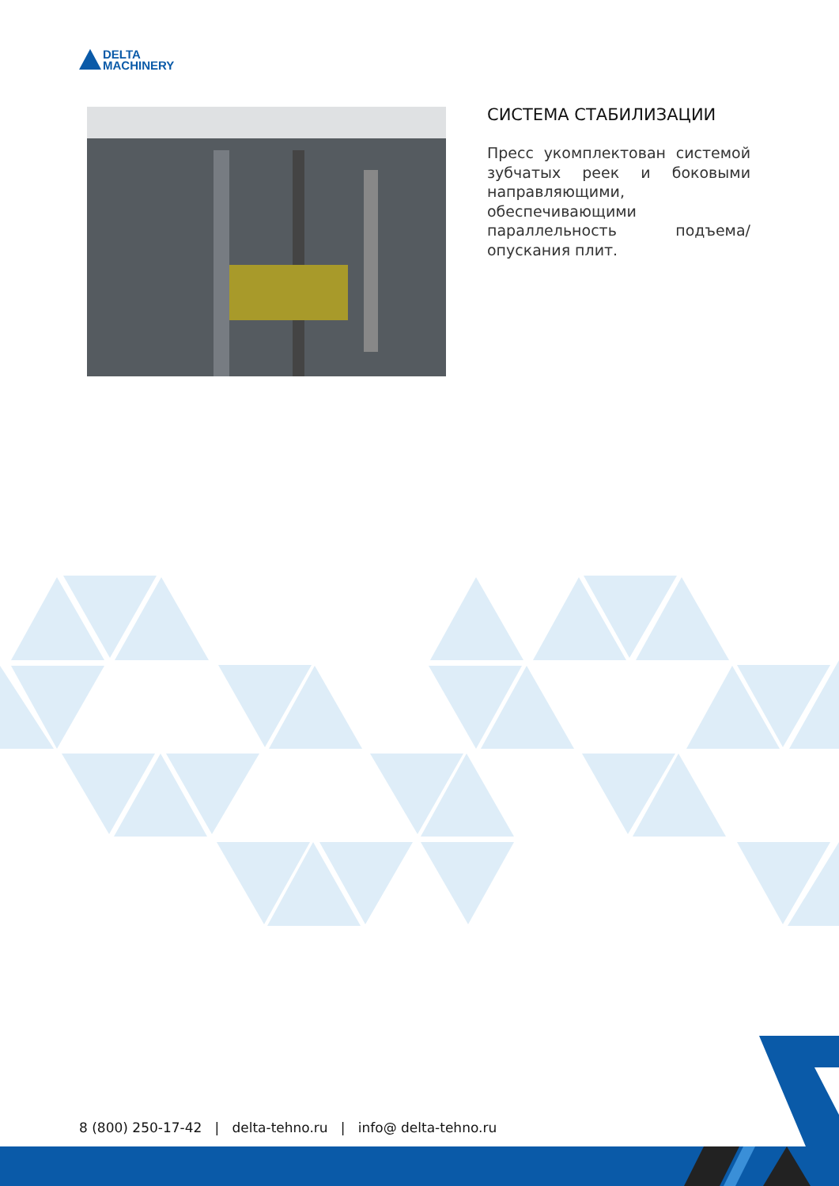DELTA
MACHINERY
СИСТЕМА СТАБИЛИЗАЦИИ
Пресс укомплектован системой зубчатых реек и боковыми направляющими, обеспечивающими параллельность подъема/опускания плит.
8 (800) 250-17-42 | delta-tehno.ru | info@ delta-tehno.ru